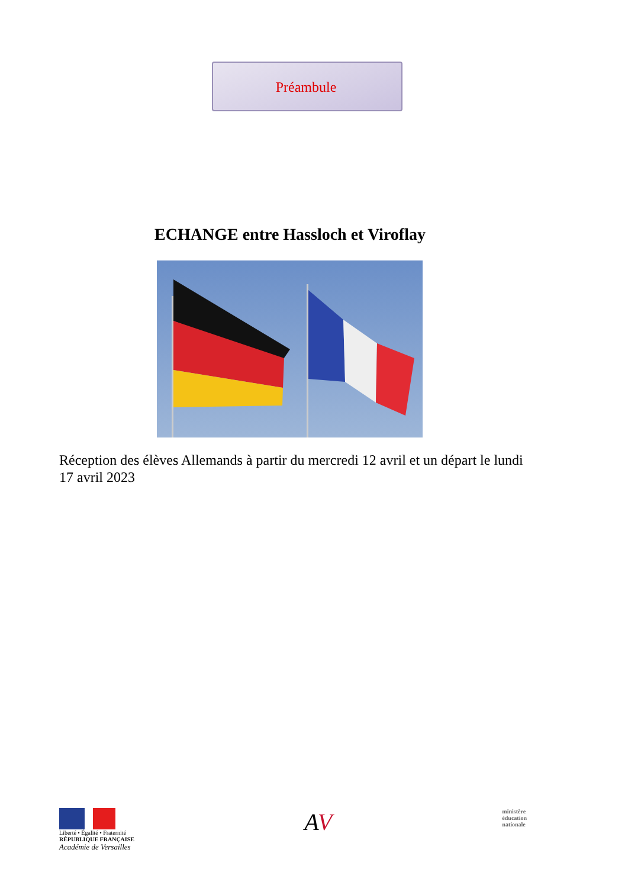Préambule
ECHANGE entre Hassloch et Viroflay
Réception des élèves Allemands à partir du mercredi 12 avril et un départ le lundi 17 avril 2023
Liberté • Égalité • Fraternité
RÉPUBLIQUE FRANÇAISE
Académie de Versailles
AV
ministère
éducation
nationale